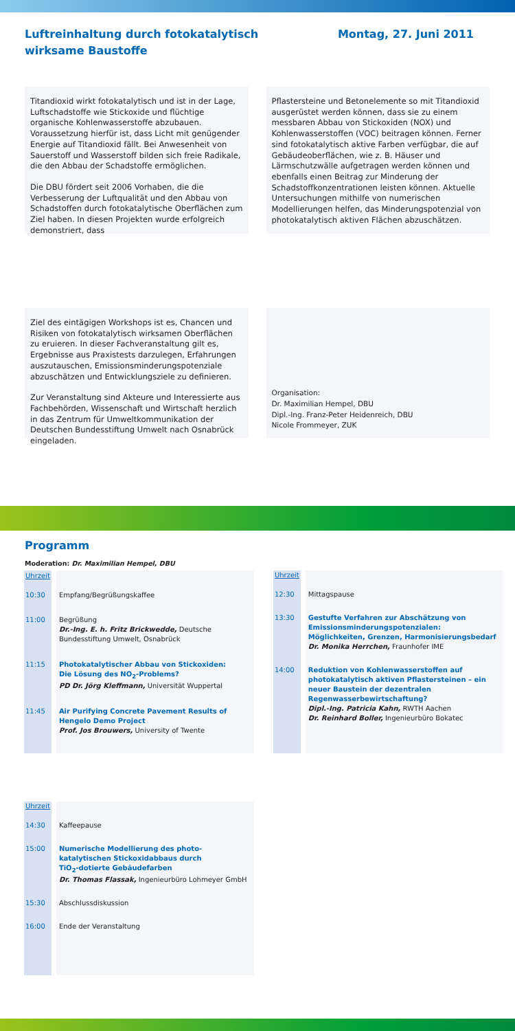Luftreinhaltung durch fotokatalytisch
wirksame Baustoffe
Montag, 27. Juni 2011
Titandioxid wirkt fotokatalytisch und ist in der Lage, Luftschadstoffe wie Stickoxide und flüchtige organische Kohlenwasserstoffe abzubauen. Voraussetzung hierfür ist, dass Licht mit genügender Energie auf Titandioxid fällt. Bei Anwesenheit von Sauerstoff und Wasserstoff bilden sich freie Radikale, die den Abbau der Schadstoffe ermöglichen.
Die DBU fördert seit 2006 Vorhaben, die die Verbesserung der Luftqualität und den Abbau von Schadstoffen durch fotokatalytische Oberflächen zum Ziel haben. In diesen Projekten wurde erfolgreich demonstriert, dass
Pflastersteine und Betonelemente so mit Titandioxid ausgerüstet werden können, dass sie zu einem messbaren Abbau von Stickoxiden (NOX) und Kohlenwasserstoffen (VOC) beitragen können. Ferner sind fotokatalytisch aktive Farben verfügbar, die auf Gebäudeoberflächen, wie z. B. Häuser und Lärmschutzwälle aufgetragen werden können und ebenfalls einen Beitrag zur Minderung der Schadstoffkonzentrationen leisten können. Aktuelle Untersuchungen mithilfe von numerischen Modellierungen helfen, das Minderungspotenzial von photokatalytisch aktiven Flächen abzuschätzen.
Ziel des eintägigen Workshops ist es, Chancen und Risiken von fotokatalytisch wirksamen Oberflächen zu eruieren. In dieser Fachveranstaltung gilt es, Ergebnisse aus Praxistests darzulegen, Erfahrungen auszutauschen, Emissionsminderungspotenziale abzuschätzen und Entwicklungsziele zu definieren.
Zur Veranstaltung sind Akteure und Interessierte aus Fachbehörden, Wissenschaft und Wirtschaft herzlich in das Zentrum für Umweltkommunikation der Deutschen Bundesstiftung Umwelt nach Osnabrück eingeladen.
Organisation:
Dr. Maximilian Hempel, DBU
Dipl.-Ing. Franz-Peter Heidenreich, DBU
Nicole Frommeyer, ZUK
Programm
Moderation: Dr. Maximilian Hempel, DBU
| Uhrzeit | |
| --- | --- |
| 10:30 | Empfang/Begrüßungskaffee |
| 11:00 | Begrüßung Dr.-Ing. E. h. Fritz Brickwedde, Deutsche Bundesstiftung Umwelt, Osnabrück |
| 11:15 | Photokatalytischer Abbau von Stickoxiden: Die Lösung des NO<sub>2</sub>-Problems? PD Dr. Jörg Kleffmann, Universität Wuppertal |
| 11:45 | Air Purifying Concrete Pavement Results of Hengelo Demo Project Prof. Jos Brouwers, University of Twente |
| Uhrzeit | |
| --- | --- |
| 12:30 | Mittagspause |
| 13:30 | Gestufte Verfahren zur Abschätzung von Emissionsminderungspotenzialen: Möglichkeiten, Grenzen, Harmonisierungsbedarf Dr. Monika Herrchen, Fraunhofer IME |
| 14:00 | Reduktion von Kohlenwasserstoffen auf photokatalytisch aktiven Pflastersteinen – ein neuer Baustein der dezentralen Regenwasserbewirtschaftung? Dipl.-Ing. Patricia Kahn, RWTH Aachen Dr. Reinhard Boller, Ingenieurbüro Bokatec |
| Uhrzeit | |
| --- | --- |
| 14:30 | Kaffeepause |
| 15:00 | Numerische Modellierung des photo- katalytischen Stickoxidabbaus durch TiO<sub>2</sub>-dotierte Gebäudefarben Dr. Thomas Flassak, Ingenieurbüro Lohmeyer GmbH |
| 15:30 | Abschlussdiskussion |
| 16:00 | Ende der Veranstaltung |